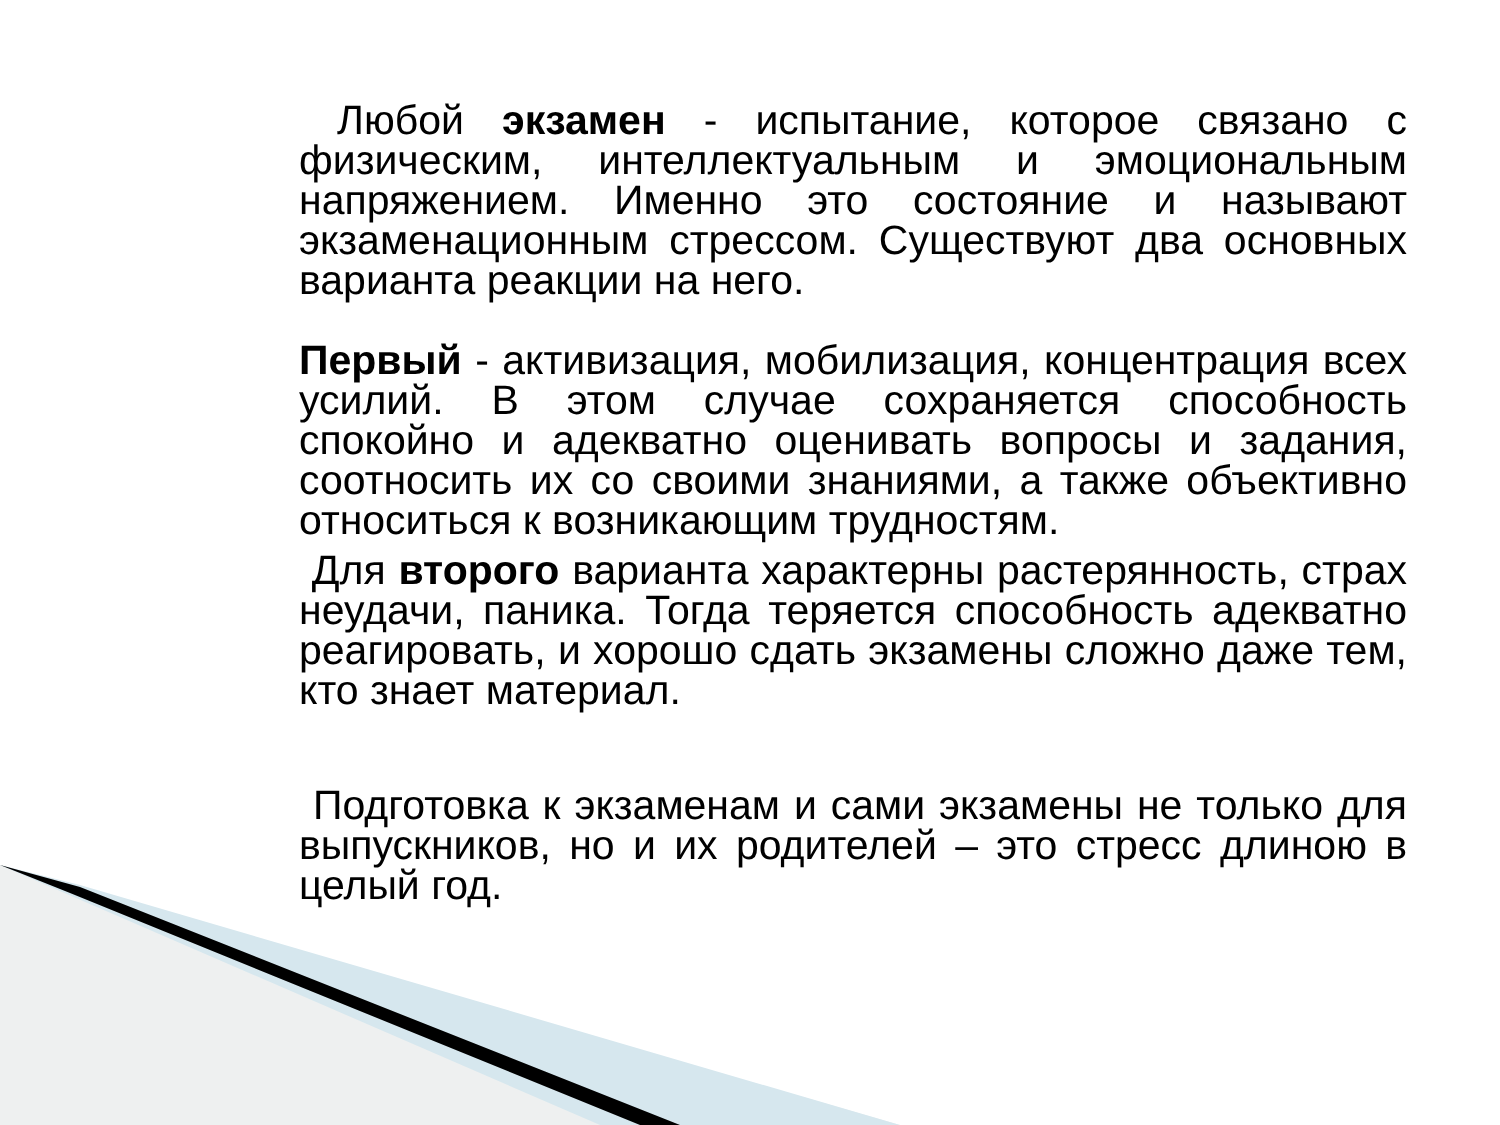Любой экзамен - испытание, которое связано с физическим, интеллектуальным и эмоциональным напряжением. Именно это состояние и называют экзаменационным стрессом. Существуют два основных варианта реакции на него.
Первый - активизация, мобилизация, концентрация всех усилий. В этом случае сохраняется способность спокойно и адекватно оценивать вопросы и задания, соотносить их со своими знаниями, а также объективно относиться к возникающим трудностям.
Для второго варианта характерны растерянность, страх неудачи, паника. Тогда теряется способность адекватно реагировать, и хорошо сдать экзамены сложно даже тем, кто знает материал.
Подготовка к экзаменам и сами экзамены не только для выпускников, но и их родителей – это стресс длиною в целый год.